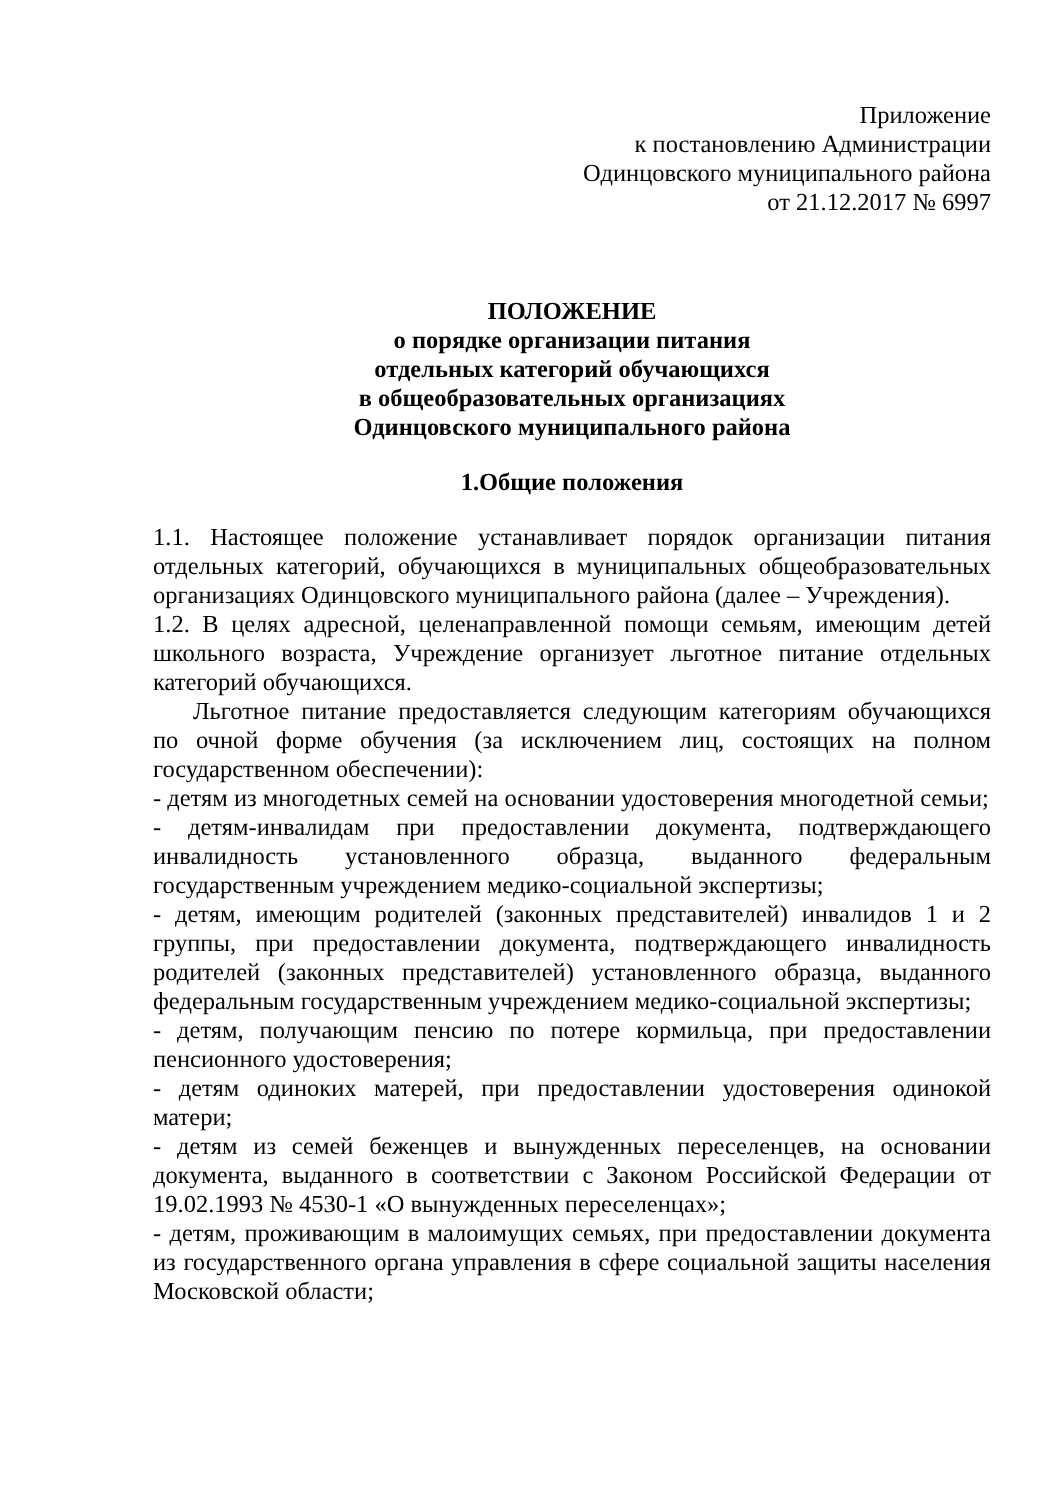Приложение
к постановлению Администрации
Одинцовского муниципального района
от 21.12.2017 № 6997
ПОЛОЖЕНИЕ
о порядке организации питания
отдельных категорий обучающихся
в общеобразовательных организациях
Одинцовского муниципального района
1.Общие положения
1.1. Настоящее положение устанавливает порядок организации питания отдельных категорий, обучающихся в муниципальных общеобразовательных организациях Одинцовского муниципального района (далее – Учреждения).
1.2. В целях адресной, целенаправленной помощи семьям, имеющим детей школьного возраста, Учреждение организует льготное питание отдельных категорий обучающихся.
Льготное питание предоставляется следующим категориям обучающихся по очной форме обучения (за исключением лиц, состоящих на полном государственном обеспечении):
- детям из многодетных семей на основании удостоверения многодетной семьи;
- детям-инвалидам при предоставлении документа, подтверждающего инвалидность установленного образца, выданного федеральным государственным учреждением медико-социальной экспертизы;
- детям, имеющим родителей (законных представителей) инвалидов 1 и 2 группы, при предоставлении документа, подтверждающего инвалидность родителей (законных представителей) установленного образца, выданного федеральным государственным учреждением медико-социальной экспертизы;
- детям, получающим пенсию по потере кормильца, при предоставлении пенсионного удостоверения;
- детям одиноких матерей, при предоставлении удостоверения одинокой матери;
- детям из семей беженцев и вынужденных переселенцев, на основании документа, выданного в соответствии с Законом Российской Федерации от 19.02.1993 № 4530-1 «О вынужденных переселенцах»;
- детям, проживающим в малоимущих семьях, при предоставлении документа из государственного органа управления в сфере социальной защиты населения Московской области;